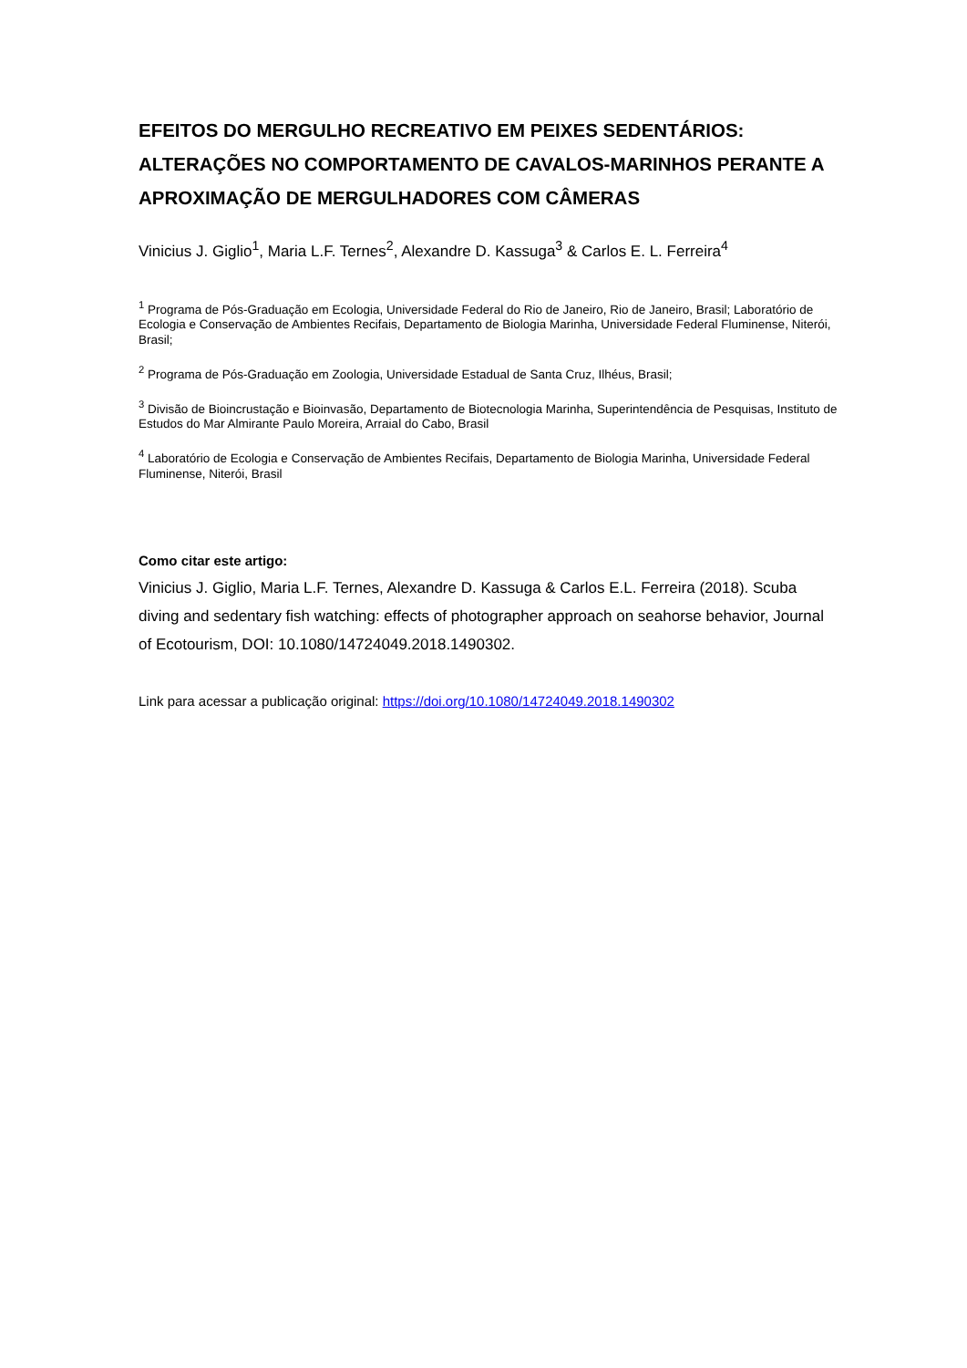EFEITOS DO MERGULHO RECREATIVO EM PEIXES SEDENTÁRIOS: ALTERAÇÕES NO COMPORTAMENTO DE CAVALOS-MARINHOS PERANTE A APROXIMAÇÃO DE MERGULHADORES COM CÂMERAS
Vinicius J. Giglio<sup>1</sup>, Maria L.F. Ternes<sup>2</sup>, Alexandre D. Kassuga<sup>3</sup> & Carlos E. L. Ferreira<sup>4</sup>
<sup>1</sup> Programa de Pós-Graduação em Ecologia, Universidade Federal do Rio de Janeiro, Rio de Janeiro, Brasil; Laboratório de Ecologia e Conservação de Ambientes Recifais, Departamento de Biologia Marinha, Universidade Federal Fluminense, Niterói, Brasil;
<sup>2</sup> Programa de Pós-Graduação em Zoologia, Universidade Estadual de Santa Cruz, Ilhéus, Brasil;
<sup>3</sup> Divisão de Bioincrustação e Bioinvasão, Departamento de Biotecnologia Marinha, Superintendência de Pesquisas, Instituto de Estudos do Mar Almirante Paulo Moreira, Arraial do Cabo, Brasil
<sup>4</sup> Laboratório de Ecologia e Conservação de Ambientes Recifais, Departamento de Biologia Marinha, Universidade Federal Fluminense, Niterói, Brasil
Como citar este artigo:
Vinicius J. Giglio, Maria L.F. Ternes, Alexandre D. Kassuga & Carlos E.L. Ferreira (2018). Scuba diving and sedentary fish watching: effects of photographer approach on seahorse behavior, Journal of Ecotourism, DOI: 10.1080/14724049.2018.1490302.
Link para acessar a publicação original: https://doi.org/10.1080/14724049.2018.1490302